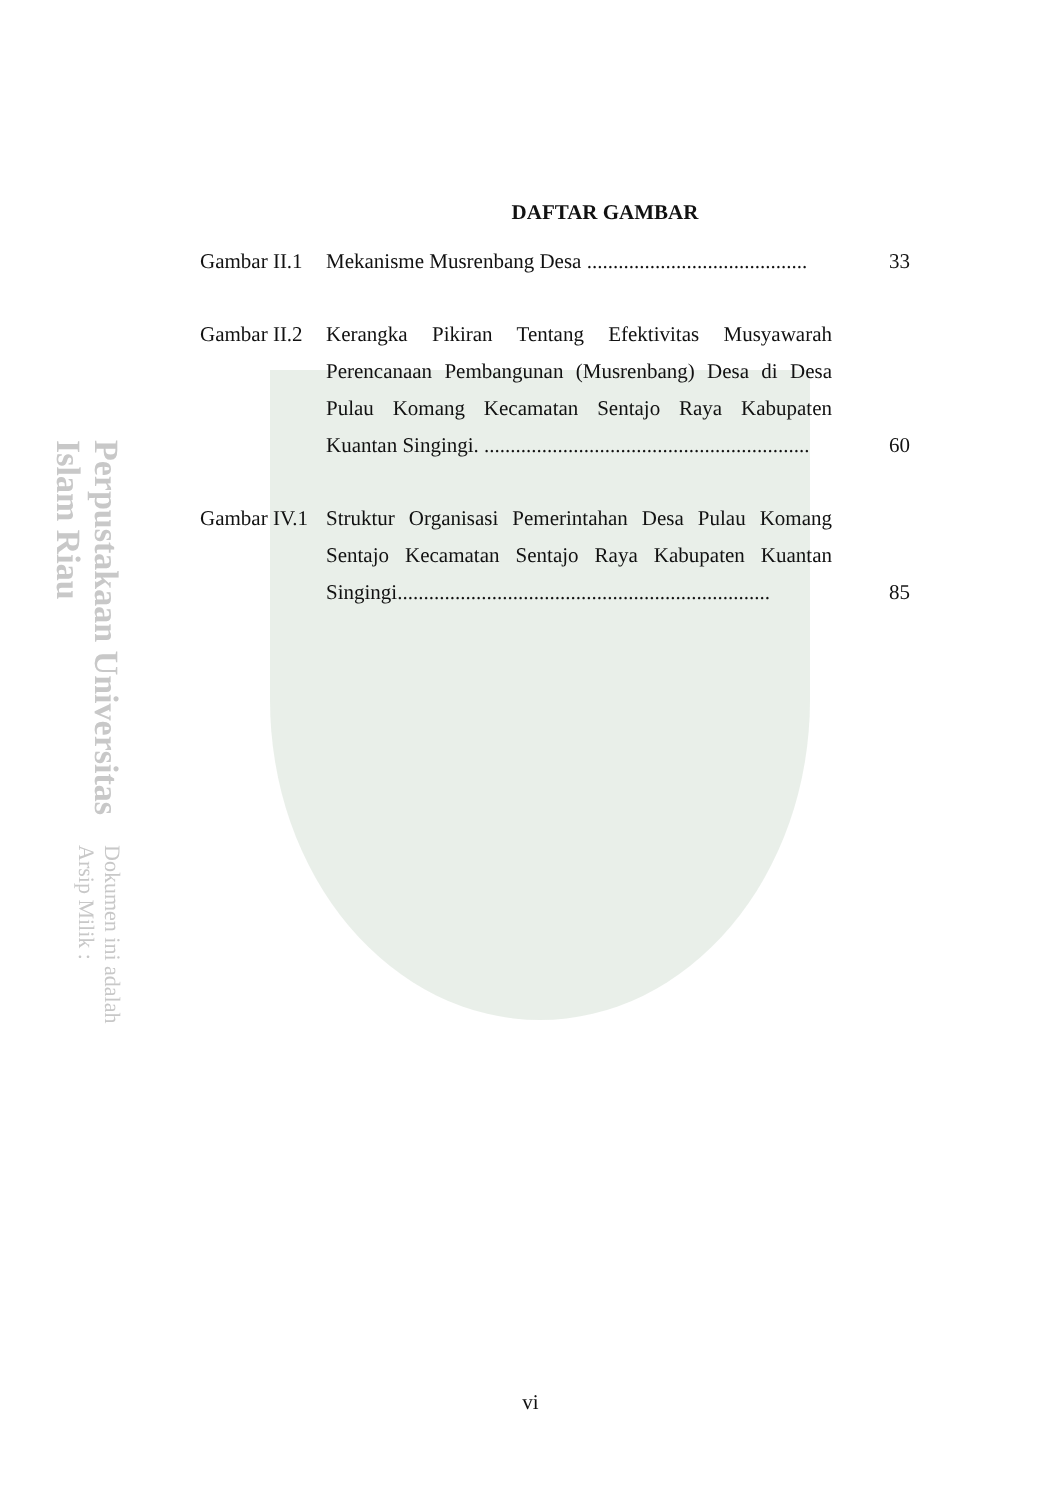Perpustakaan Universitas Islam Riau Dokumen ini adalah Arsip Milik :
DAFTAR GAMBAR
Gambar II.1
Mekanisme Musrenbang Desa ..........................................
33
Gambar II.2
Kerangka Pikiran Tentang Efektivitas Musyawarah Perencanaan Pembangunan (Musrenbang) Desa di Desa Pulau Komang Kecamatan Sentajo Raya Kabupaten Kuantan Singingi. ..............................................................
60
Gambar IV.1
Struktur Organisasi Pemerintahan Desa Pulau Komang Sentajo Kecamatan Sentajo Raya Kabupaten Kuantan Singingi.......................................................................
85
vi